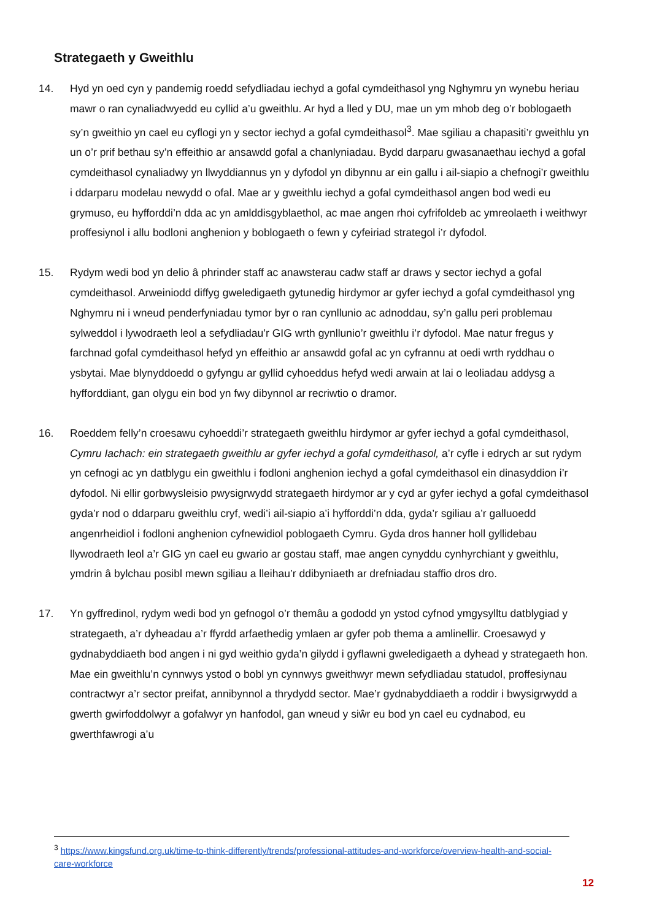Strategaeth y Gweithlu
14. Hyd yn oed cyn y pandemig roedd sefydliadau iechyd a gofal cymdeithasol yng Nghymru yn wynebu heriau mawr o ran cynaliadwyedd eu cyllid a’u gweithlu. Ar hyd a lled y DU, mae un ym mhob deg o’r boblogaeth sy’n gweithio yn cael eu cyflogi yn y sector iechyd a gofal cymdeithasol<sup>3</sup>. Mae sgiliau a chapasiti’r gweithlu yn un o’r prif bethau sy’n effeithio ar ansawdd gofal a chanlyniadau. Bydd darparu gwasanaethau iechyd a gofal cymdeithasol cynaliadwy yn llwyddiannus yn y dyfodol yn dibynnu ar ein gallu i ail-siapio a chefnogi’r gweithlu i ddarparu modelau newydd o ofal. Mae ar y gweithlu iechyd a gofal cymdeithasol angen bod wedi eu grymuso, eu hyfforddi’n dda ac yn amlddisgyblaethol, ac mae angen rhoi cyfrifoldeb ac ymreolaeth i weithwyr proffesiynol i allu bodloni anghenion y boblogaeth o fewn y cyfeiriad strategol i’r dyfodol.
15. Rydym wedi bod yn delio â phrinder staff ac anawsterau cadw staff ar draws y sector iechyd a gofal cymdeithasol. Arweiniodd diffyg gweledigaeth gytunedig hirdymor ar gyfer iechyd a gofal cymdeithasol yng Nghymru ni i wneud penderfyniadau tymor byr o ran cynllunio ac adnoddau, sy’n gallu peri problemau sylweddol i lywodraeth leol a sefydliadau’r GIG wrth gynllunio’r gweithlu i’r dyfodol. Mae natur fregus y farchnad gofal cymdeithasol hefyd yn effeithio ar ansawdd gofal ac yn cyfrannu at oedi wrth ryddhau o ysbytai. Mae blynyddoedd o gyfyngu ar gyllid cyhoeddus hefyd wedi arwain at lai o leoliadau addysg a hyfforddiant, gan olygu ein bod yn fwy dibynnol ar recriwtio o dramor.
16. Roeddem felly’n croesawu cyhoeddi’r strategaeth gweithlu hirdymor ar gyfer iechyd a gofal cymdeithasol, Cymru Iachach: ein strategaeth gweithlu ar gyfer iechyd a gofal cymdeithasol, a’r cyfle i edrych ar sut rydym yn cefnogi ac yn datblygu ein gweithlu i fodloni anghenion iechyd a gofal cymdeithasol ein dinasyddion i’r dyfodol. Ni ellir gorbwysleisio pwysigrwydd strategaeth hirdymor ar y cyd ar gyfer iechyd a gofal cymdeithasol gyda’r nod o ddarparu gweithlu cryf, wedi’i ail-siapio a’i hyfforddi’n dda, gyda’r sgiliau a’r galluoedd angenrheidiol i fodloni anghenion cyfnewidiol poblogaeth Cymru. Gyda dros hanner holl gyllidebau llywodraeth leol a’r GIG yn cael eu gwario ar gostau staff, mae angen cynyddu cynhyrchiant y gweithlu, ymdrin â bylchau posibl mewn sgiliau a lleihau’r ddibyniaeth ar drefniadau staffio dros dro.
17. Yn gyffredinol, rydym wedi bod yn gefnogol o’r themâu a gododd yn ystod cyfnod ymgysylltu datblygiad y strategaeth, a’r dyheadau a’r ffyrdd arfaethedig ymlaen ar gyfer pob thema a amlinellir. Croesawyd y gydnabyddiaeth bod angen i ni gyd weithio gyda’n gilydd i gyflawni gweledigaeth a dyhead y strategaeth hon. Mae ein gweithlu’n cynnwys ystod o bobl yn cynnwys gweithwyr mewn sefydliadau statudol, proffesiynau contractwyr a’r sector preifat, annibynnol a thrydydd sector. Mae’r gydnabyddiaeth a roddir i bwysigrwydd a gwerth gwirfoddolwyr a gofalwyr yn hanfodol, gan wneud y siŵr eu bod yn cael eu cydnabod, eu gwerthfawrogi a’u
<sup>3</sup> https://www.kingsfund.org.uk/time-to-think-differently/trends/professional-attitudes-and-workforce/overview-health-and-social-care-workforce
12